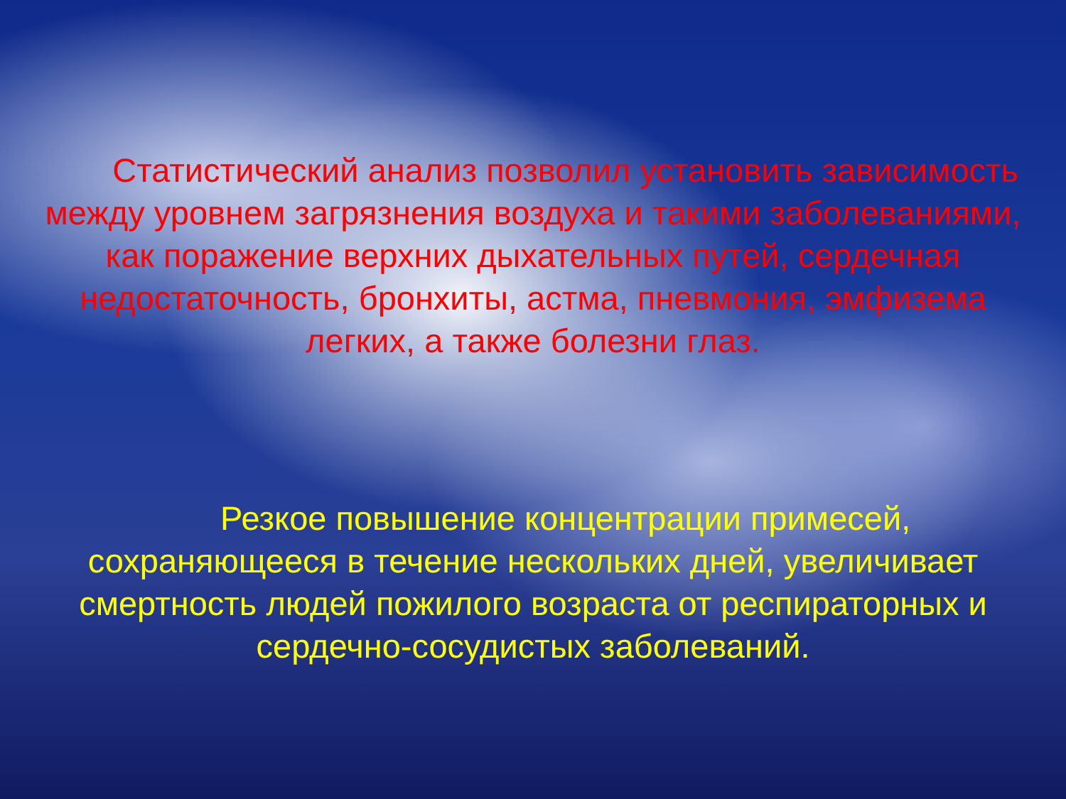Статистический анализ позволил установить зависимость между уровнем загрязнения воздуха и такими заболеваниями, как поражение верхних дыхательных путей, сердечная недостаточность, бронхиты, астма, пневмония, эмфизема легких, а также болезни глаз.
Резкое повышение концентрации примесей, сохраняющееся в течение нескольких дней, увеличивает смертность людей пожилого возраста от респираторных и сердечно-сосудистых заболеваний.